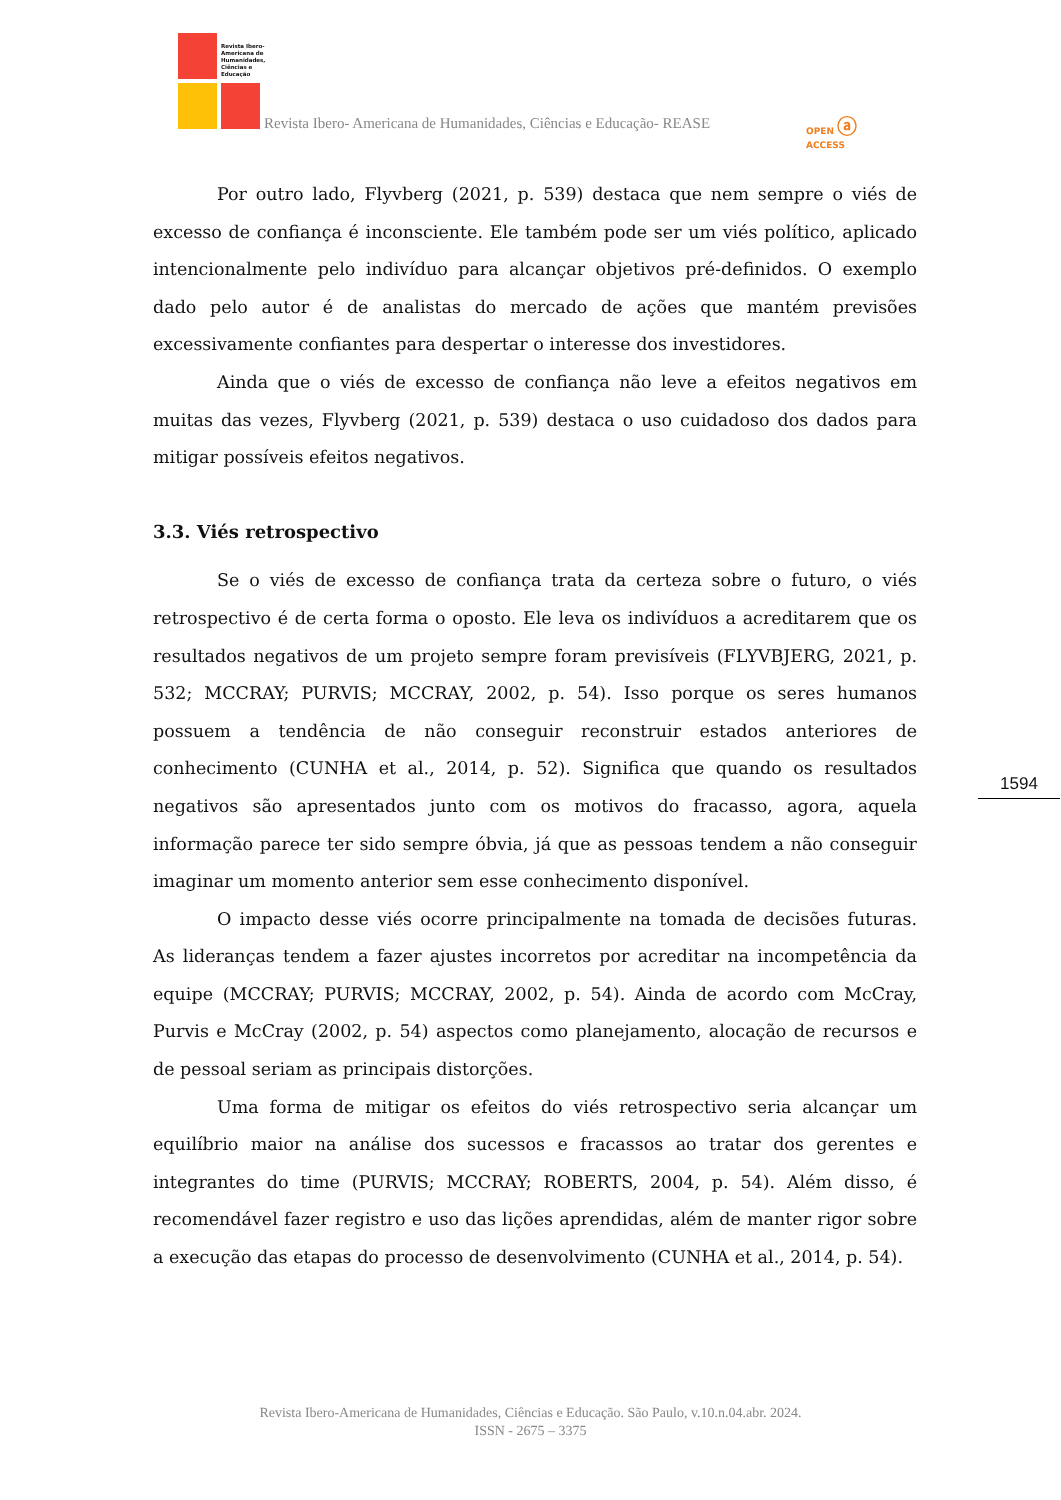Revista Ibero-
Americana de
Humanidades,
Ciências e
Educação
Revista Ibero- Americana de Humanidades, Ciências e Educação- REASE OPEN ⓐ ACCESS
Por outro lado, Flyvberg (2021, p. 539) destaca que nem sempre o viés de excesso de confiança é inconsciente. Ele também pode ser um viés político, aplicado intencionalmente pelo indivíduo para alcançar objetivos pré-definidos. O exemplo dado pelo autor é de analistas do mercado de ações que mantém previsões excessivamente confiantes para despertar o interesse dos investidores.
Ainda que o viés de excesso de confiança não leve a efeitos negativos em muitas das vezes, Flyvberg (2021, p. 539) destaca o uso cuidadoso dos dados para mitigar possíveis efeitos negativos.
3.3. Viés retrospectivo
Se o viés de excesso de confiança trata da certeza sobre o futuro, o viés retrospectivo é de certa forma o oposto. Ele leva os indivíduos a acreditarem que os resultados negativos de um projeto sempre foram previsíveis (FLYVBJERG, 2021, p. 532; MCCRAY; PURVIS; MCCRAY, 2002, p. 54). Isso porque os seres humanos possuem a tendência de não conseguir reconstruir estados anteriores de conhecimento (CUNHA et al., 2014, p. 52). Significa que quando os resultados negativos são apresentados junto com os motivos do fracasso, agora, aquela informação parece ter sido sempre óbvia, já que as pessoas tendem a não conseguir imaginar um momento anterior sem esse conhecimento disponível.
O impacto desse viés ocorre principalmente na tomada de decisões futuras. As lideranças tendem a fazer ajustes incorretos por acreditar na incompetência da equipe (MCCRAY; PURVIS; MCCRAY, 2002, p. 54). Ainda de acordo com McCray, Purvis e McCray (2002, p. 54) aspectos como planejamento, alocação de recursos e de pessoal seriam as principais distorções.
Uma forma de mitigar os efeitos do viés retrospectivo seria alcançar um equilíbrio maior na análise dos sucessos e fracassos ao tratar dos gerentes e integrantes do time (PURVIS; MCCRAY; ROBERTS, 2004, p. 54). Além disso, é recomendável fazer registro e uso das lições aprendidas, além de manter rigor sobre a execução das etapas do processo de desenvolvimento (CUNHA et al., 2014, p. 54).
1594
Revista Ibero-Americana de Humanidades, Ciências e Educação. São Paulo, v.10.n.04.abr. 2024.
ISSN - 2675 – 3375